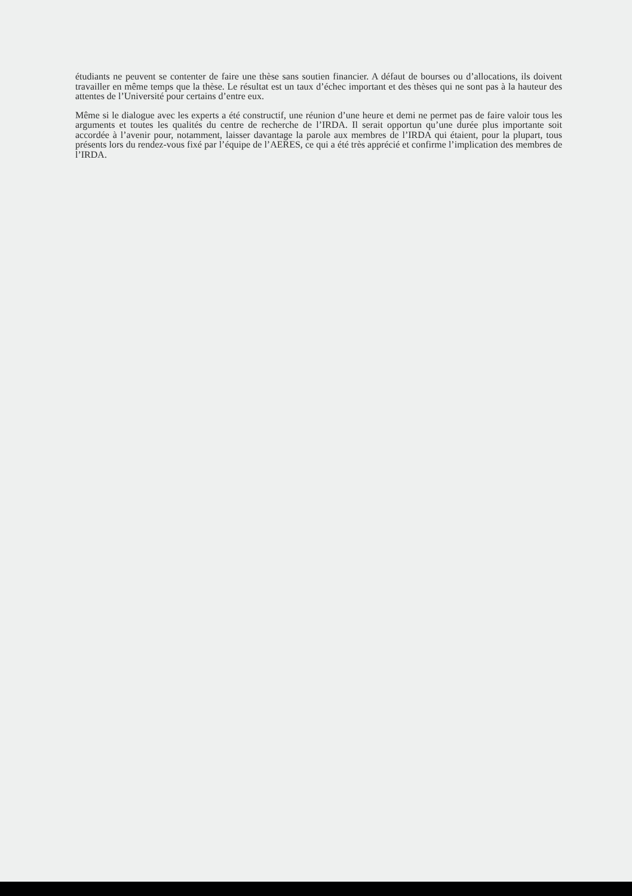étudiants ne peuvent se contenter de faire une thèse sans soutien financier. A défaut de bourses ou d’allocations, ils doivent travailler en même temps que la thèse. Le résultat est un taux d’échec important et des thèses qui ne sont pas à la hauteur des attentes de l’Université pour certains d’entre eux.
Même si le dialogue avec les experts a été constructif, une réunion d’une heure et demi ne permet pas de faire valoir tous les arguments et toutes les qualités du centre de recherche de l’IRDA. Il serait opportun qu’une durée plus importante soit accordée à l’avenir pour, notamment, laisser davantage la parole aux membres de l’IRDA qui étaient, pour la plupart, tous présents lors du rendez-vous fixé par l’équipe de l’AERES, ce qui a été très apprécié et confirme l’implication des membres de l’IRDA.